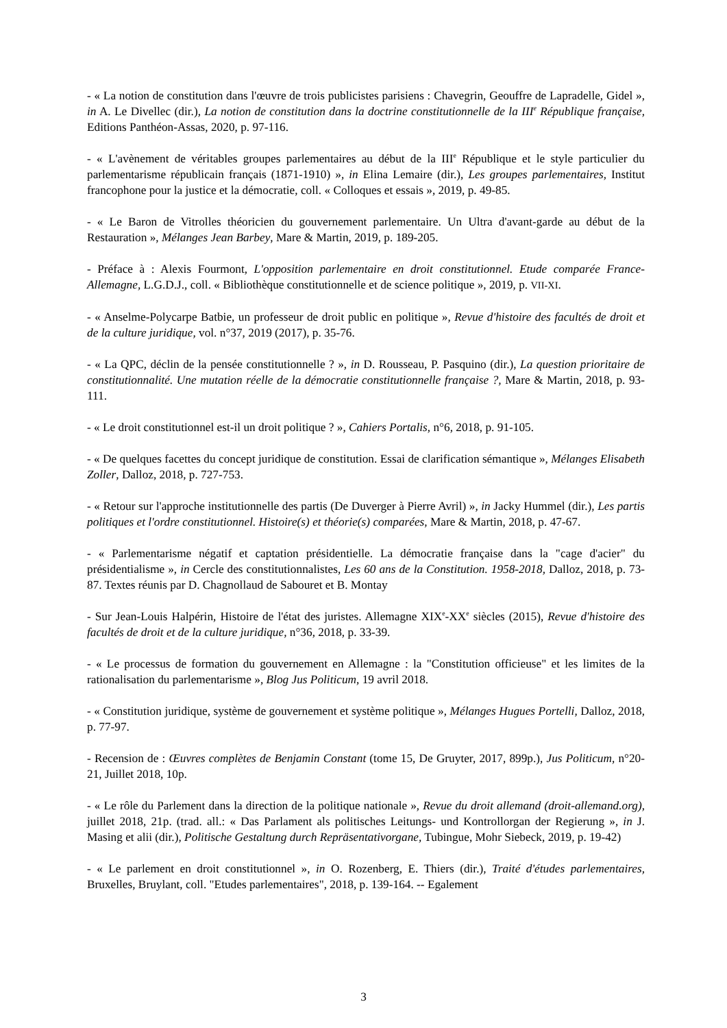- « La notion de constitution dans l'œuvre de trois publicistes parisiens : Chavegrin, Geouffre de Lapradelle, Gidel », in A. Le Divellec (dir.), La notion de constitution dans la doctrine constitutionnelle de la III<sup>e</sup> République française, Editions Panthéon-Assas, 2020, p. 97-116.
- « L'avènement de véritables groupes parlementaires au début de la III<sup>e</sup> République et le style particulier du parlementarisme républicain français (1871-1910) », in Elina Lemaire (dir.), Les groupes parlementaires, Institut francophone pour la justice et la démocratie, coll. « Colloques et essais », 2019, p. 49-85.
- « Le Baron de Vitrolles théoricien du gouvernement parlementaire. Un Ultra d'avant-garde au début de la Restauration », Mélanges Jean Barbey, Mare & Martin, 2019, p. 189-205.
- Préface à : Alexis Fourmont, L'opposition parlementaire en droit constitutionnel. Etude comparée France-Allemagne, L.G.D.J., coll. « Bibliothèque constitutionnelle et de science politique », 2019, p. VII-XI.
- « Anselme-Polycarpe Batbie, un professeur de droit public en politique », Revue d'histoire des facultés de droit et de la culture juridique, vol. n°37, 2019 (2017), p. 35-76.
- « La QPC, déclin de la pensée constitutionnelle ? », in D. Rousseau, P. Pasquino (dir.), La question prioritaire de constitutionnalité. Une mutation réelle de la démocratie constitutionnelle française ?, Mare & Martin, 2018, p. 93-111.
- « Le droit constitutionnel est-il un droit politique ? », Cahiers Portalis, n°6, 2018, p. 91-105.
- « De quelques facettes du concept juridique de constitution. Essai de clarification sémantique », Mélanges Elisabeth Zoller, Dalloz, 2018, p. 727-753.
- « Retour sur l'approche institutionnelle des partis (De Duverger à Pierre Avril) », in Jacky Hummel (dir.), Les partis politiques et l'ordre constitutionnel. Histoire(s) et théorie(s) comparées, Mare & Martin, 2018, p. 47-67.
- « Parlementarisme négatif et captation présidentielle. La démocratie française dans la "cage d'acier" du présidentialisme », in Cercle des constitutionnalistes, Les 60 ans de la Constitution. 1958-2018, Dalloz, 2018, p. 73-87. Textes réunis par D. Chagnollaud de Sabouret et B. Montay
- Sur Jean-Louis Halpérin, Histoire de l'état des juristes. Allemagne XIX<sup>e</sup>-XX<sup>e</sup> siècles (2015), Revue d'histoire des facultés de droit et de la culture juridique, n°36, 2018, p. 33-39.
- « Le processus de formation du gouvernement en Allemagne : la "Constitution officieuse" et les limites de la rationalisation du parlementarisme », Blog Jus Politicum, 19 avril 2018.
- « Constitution juridique, système de gouvernement et système politique », Mélanges Hugues Portelli, Dalloz, 2018, p. 77-97.
- Recension de : Œuvres complètes de Benjamin Constant (tome 15, De Gruyter, 2017, 899p.), Jus Politicum, n°20-21, Juillet 2018, 10p.
- « Le rôle du Parlement dans la direction de la politique nationale », Revue du droit allemand (droit-allemand.org), juillet 2018, 21p. (trad. all.: « Das Parlament als politisches Leitungs- und Kontrollorgan der Regierung », in J. Masing et alii (dir.), Politische Gestaltung durch Repräsentativorgane, Tubingue, Mohr Siebeck, 2019, p. 19-42)
- « Le parlement en droit constitutionnel », in O. Rozenberg, E. Thiers (dir.), Traité d'études parlementaires, Bruxelles, Bruylant, coll. "Etudes parlementaires", 2018, p. 139-164. -- Egalement
3